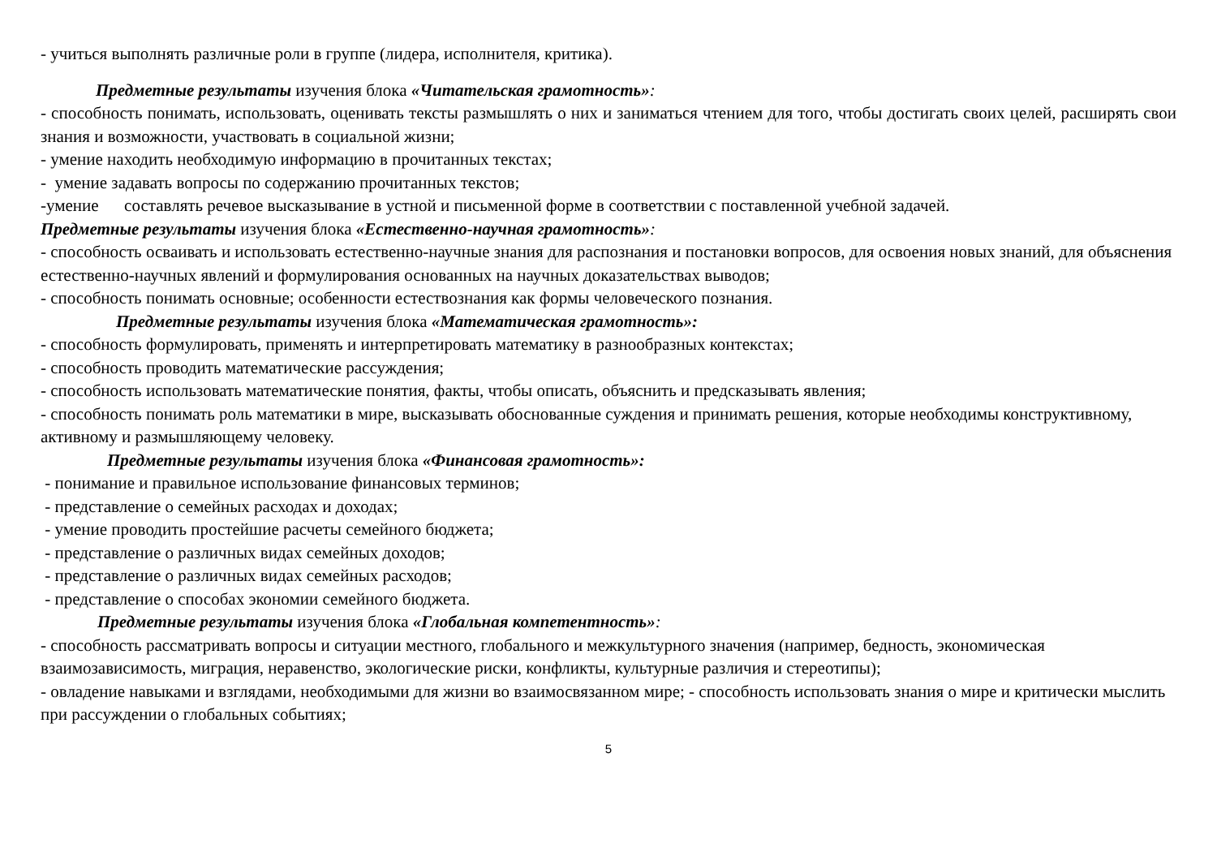- учиться выполнять различные роли в группе (лидера, исполнителя, критика).
Предметные результаты изучения блока «Читательская грамотность»:
- способность понимать, использовать, оценивать тексты размышлять о них и заниматься чтением для того, чтобы достигать своих целей, расширять свои знания и возможности, участвовать в социальной жизни;
- умение находить необходимую информацию в прочитанных текстах;
- умение задавать вопросы по содержанию прочитанных текстов;
-умение составлять речевое высказывание в устной и письменной форме в соответствии с поставленной учебной задачей.
Предметные результаты изучения блока «Естественно-научная грамотность»:
- способность осваивать и использовать естественно-научные знания для распознания и постановки вопросов, для освоения новых знаний, для объяснения естественно-научных явлений и формулирования основанных на научных доказательствах выводов;
- способность понимать основные; особенности естествознания как формы человеческого познания.
Предметные результаты изучения блока «Математическая грамотность»:
- способность формулировать, применять и интерпретировать математику в разнообразных контекстах;
- способность проводить математические рассуждения;
- способность использовать математические понятия, факты, чтобы описать, объяснить и предсказывать явления;
- способность понимать роль математики в мире, высказывать обоснованные суждения и принимать решения, которые необходимы конструктивному, активному и размышляющему человеку.
Предметные результаты изучения блока «Финансовая грамотность»:
- понимание и правильное использование финансовых терминов;
- представление о семейных расходах и доходах;
- умение проводить простейшие расчеты семейного бюджета;
- представление о различных видах семейных доходов;
- представление о различных видах семейных расходов;
- представление о способах экономии семейного бюджета.
Предметные результаты изучения блока «Глобальная компетентность»:
- способность рассматривать вопросы и ситуации местного, глобального и межкультурного значения (например, бедность, экономическая взаимозависимость, миграция, неравенство, экологические риски, конфликты, культурные различия и стереотипы);
- овладение навыками и взглядами, необходимыми для жизни во взаимосвязанном мире; - способность использовать знания о мире и критически мыслить при рассуждении о глобальных событиях;
5